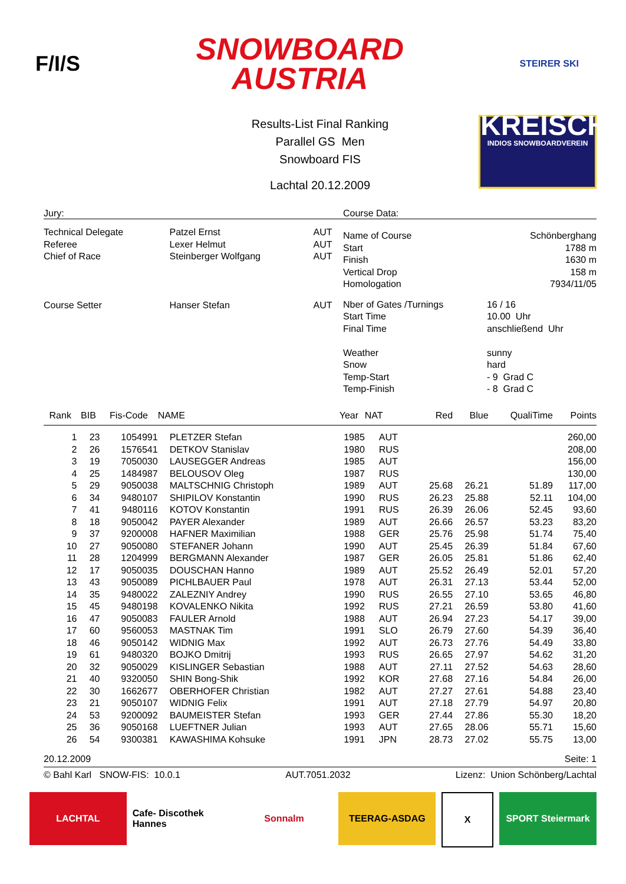F/I/S
SNOWBOARD
AUSTRIA
STEIRER SKI
KREISCH
INDIOS SNOWBOARDVEREIN
Results-List Final Ranking
Parallel GS Men
Snowboard FIS
Lachtal 20.12.2009
Jury:
| Technical Delegate Referee Chief of Race | Patzel Ernst Lexer Helmut Steinberger Wolfgang | AUT AUT AUT |
| Course Setter | Hanser Stefan | AUT |
Course Data:
| Name of Course Start Finish Vertical Drop Homologation | Schönberghang 1788 m 1630 m 158 m 7934/11/05 |
| Nber of Gates /Turnings Start Time Final Time Weather Snow Temp-Start Temp-Finish | 16 / 16 10.00 Uhr anschließend Uhr sunny hard - 9 Grad C - 8 Grad C |
| Rank | BIB | Fis-Code | NAME | Year | NAT | Red | Blue | QualiTime | Points |
| --- | --- | --- | --- | --- | --- | --- | --- | --- | --- |
| 1 | 23 | 1054991 | PLETZER Stefan | 1985 | AUT | | | | 260,00 |
| 2 | 26 | 1576541 | DETKOV Stanislav | 1980 | RUS | | | | 208,00 |
| 3 | 19 | 7050030 | LAUSEGGER Andreas | 1985 | AUT | | | | 156,00 |
| 4 | 25 | 1484987 | BELOUSOV Oleg | 1987 | RUS | | | | 130,00 |
| 5 | 29 | 9050038 | MALTSCHNIG Christoph | 1989 | AUT | 25.68 | 26.21 | 51.89 | 117,00 |
| 6 | 34 | 9480107 | SHIPILOV Konstantin | 1990 | RUS | 26.23 | 25.88 | 52.11 | 104,00 |
| 7 | 41 | 9480116 | KOTOV Konstantin | 1991 | RUS | 26.39 | 26.06 | 52.45 | 93,60 |
| 8 | 18 | 9050042 | PAYER Alexander | 1989 | AUT | 26.66 | 26.57 | 53.23 | 83,20 |
| 9 | 37 | 9200008 | HAFNER Maximilian | 1988 | GER | 25.76 | 25.98 | 51.74 | 75,40 |
| 10 | 27 | 9050080 | STEFANER Johann | 1990 | AUT | 25.45 | 26.39 | 51.84 | 67,60 |
| 11 | 28 | 1204999 | BERGMANN Alexander | 1987 | GER | 26.05 | 25.81 | 51.86 | 62,40 |
| 12 | 17 | 9050035 | DOUSCHAN Hanno | 1989 | AUT | 25.52 | 26.49 | 52.01 | 57,20 |
| 13 | 43 | 9050089 | PICHLBAUER Paul | 1978 | AUT | 26.31 | 27.13 | 53.44 | 52,00 |
| 14 | 35 | 9480022 | ZALEZNIY Andrey | 1990 | RUS | 26.55 | 27.10 | 53.65 | 46,80 |
| 15 | 45 | 9480198 | KOVALENKO Nikita | 1992 | RUS | 27.21 | 26.59 | 53.80 | 41,60 |
| 16 | 47 | 9050083 | FAULER Arnold | 1988 | AUT | 26.94 | 27.23 | 54.17 | 39,00 |
| 17 | 60 | 9560053 | MASTNAK Tim | 1991 | SLO | 26.79 | 27.60 | 54.39 | 36,40 |
| 18 | 46 | 9050142 | WIDNIG Max | 1992 | AUT | 26.73 | 27.76 | 54.49 | 33,80 |
| 19 | 61 | 9480320 | BOJKO Dmitrij | 1993 | RUS | 26.65 | 27.97 | 54.62 | 31,20 |
| 20 | 32 | 9050029 | KISLINGER Sebastian | 1988 | AUT | 27.11 | 27.52 | 54.63 | 28,60 |
| 21 | 40 | 9320050 | SHIN Bong-Shik | 1992 | KOR | 27.68 | 27.16 | 54.84 | 26,00 |
| 22 | 30 | 1662677 | OBERHOFER Christian | 1982 | AUT | 27.27 | 27.61 | 54.88 | 23,40 |
| 23 | 21 | 9050107 | WIDNIG Felix | 1991 | AUT | 27.18 | 27.79 | 54.97 | 20,80 |
| 24 | 53 | 9200092 | BAUMEISTER Stefan | 1993 | GER | 27.44 | 27.86 | 55.30 | 18,20 |
| 25 | 36 | 9050168 | LUEFTNER Julian | 1993 | AUT | 27.65 | 28.06 | 55.71 | 15,60 |
| 26 | 54 | 9300381 | KAWASHIMA Kohsuke | 1991 | JPN | 28.73 | 27.02 | 55.75 | 13,00 |
20.12.2009 Seite: 1
© Bahl Karl SNOW-FIS: 10.0.1 AUT.7051.2032 Lizenz: Union Schönberg/Lachtal
LACHTAL Cafe- Discothek Hannes Sonnalm TEERAG-ASDAG X SPORT Steiermark